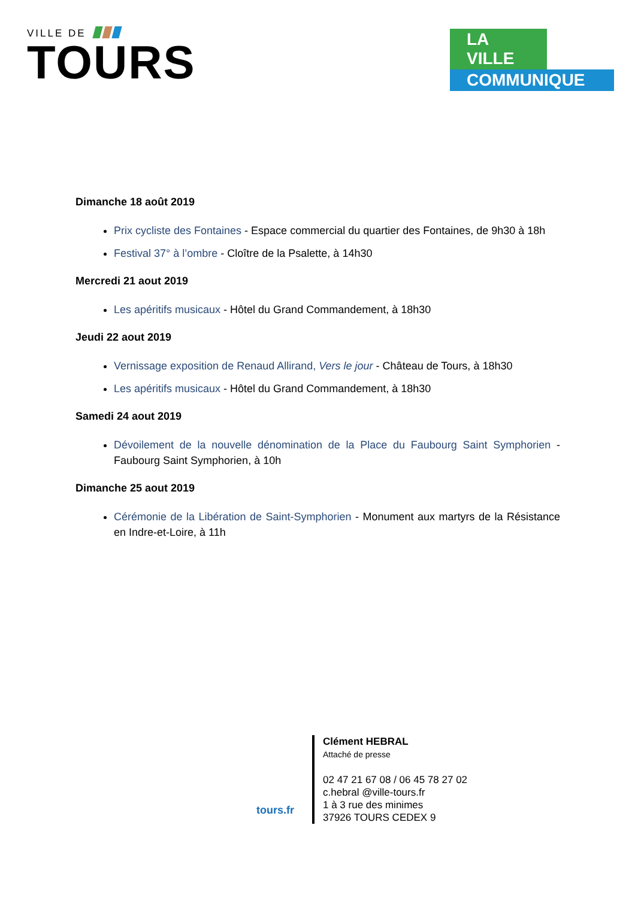VILLE DE
TOURS
LA VILLE
COMMUNIQUE
Dimanche 18 août 2019
Prix cycliste des Fontaines - Espace commercial du quartier des Fontaines, de 9h30 à 18h
Festival 37° à l’ombre - Cloître de la Psalette, à 14h30
Mercredi 21 aout 2019
Les apéritifs musicaux - Hôtel du Grand Commandement, à 18h30
Jeudi 22 aout 2019
Vernissage exposition de Renaud Allirand, Vers le jour - Château de Tours, à 18h30
Les apéritifs musicaux - Hôtel du Grand Commandement, à 18h30
Samedi 24 aout 2019
Dévoilement de la nouvelle dénomination de la Place du Faubourg Saint Symphorien - Faubourg Saint Symphorien, à 10h
Dimanche 25 aout 2019
Cérémonie de la Libération de Saint-Symphorien - Monument aux martyrs de la Résistance en Indre-et-Loire, à 11h
tours.fr
Clément HEBRAL
Attaché de presse
02 47 21 67 08 / 06 45 78 27 02
c.hebral @ville-tours.fr
1 à 3 rue des minimes
37926 TOURS CEDEX 9